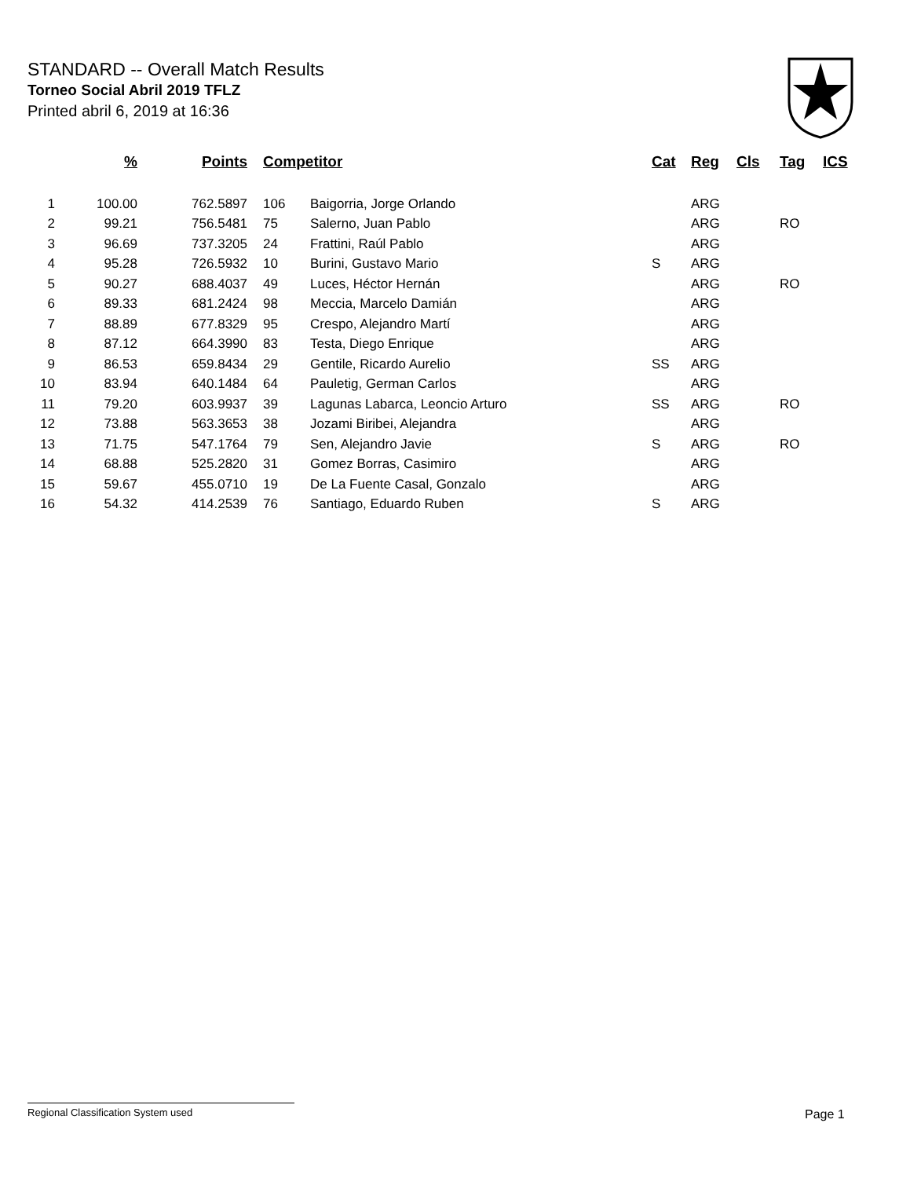STANDARD -- Overall Match Results
Torneo Social Abril 2019 TFLZ
Printed abril 6, 2019 at 16:36
| | % | Points | Competitor | | Cat | Reg | Cls | Tag | ICS |
| --- | --- | --- | --- | --- | --- | --- | --- | --- | --- |
| 1 | 100.00 | 762.5897 | 106 | Baigorria, Jorge Orlando | | ARG | | | |
| 2 | 99.21 | 756.5481 | 75 | Salerno, Juan Pablo | | ARG | | RO | |
| 3 | 96.69 | 737.3205 | 24 | Frattini, Raúl Pablo | | ARG | | | |
| 4 | 95.28 | 726.5932 | 10 | Burini, Gustavo Mario | S | ARG | | | |
| 5 | 90.27 | 688.4037 | 49 | Luces, Héctor Hernán | | ARG | | RO | |
| 6 | 89.33 | 681.2424 | 98 | Meccia, Marcelo Damián | | ARG | | | |
| 7 | 88.89 | 677.8329 | 95 | Crespo, Alejandro Martí | | ARG | | | |
| 8 | 87.12 | 664.3990 | 83 | Testa, Diego Enrique | | ARG | | | |
| 9 | 86.53 | 659.8434 | 29 | Gentile, Ricardo Aurelio | SS | ARG | | | |
| 10 | 83.94 | 640.1484 | 64 | Pauletig, German Carlos | | ARG | | | |
| 11 | 79.20 | 603.9937 | 39 | Lagunas Labarca, Leoncio Arturo | SS | ARG | | RO | |
| 12 | 73.88 | 563.3653 | 38 | Jozami Biribei, Alejandra | | ARG | | | |
| 13 | 71.75 | 547.1764 | 79 | Sen, Alejandro Javie | S | ARG | | RO | |
| 14 | 68.88 | 525.2820 | 31 | Gomez Borras, Casimiro | | ARG | | | |
| 15 | 59.67 | 455.0710 | 19 | De La Fuente Casal, Gonzalo | | ARG | | | |
| 16 | 54.32 | 414.2539 | 76 | Santiago, Eduardo Ruben | S | ARG | | | |
Regional Classification System used Page 1